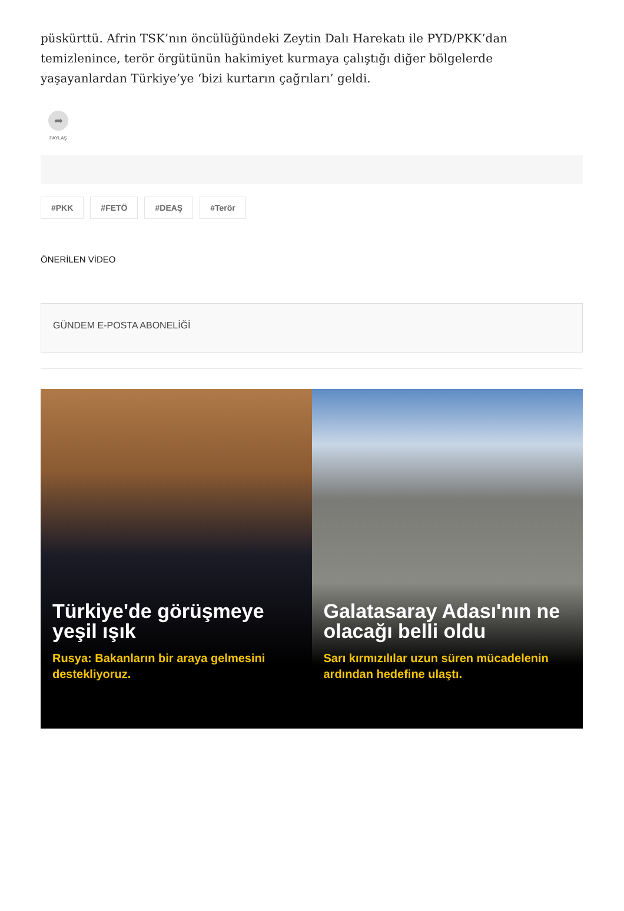püskürttü. Afrin TSK’nın öncülüğündeki Zeytin Dalı Harekatı ile PYD/PKK’dan temizlenince, terör örgütünün hakimiyet kurmaya çalıştığı diğer bölgelerde yaşayanlardan Türkiye’ye ‘bizi kurtarın çağrıları’ geldi.
➦
PAYLAŞ
#PKK #FETÖ #DEAŞ #Terör
ÖNERİLEN VİDEO
GÜNDEM E-POSTA ABONELİĞİ
Türkiye'de görüşmeye yeşil ışık
Rusya: Bakanların bir araya gelmesini destekliyoruz.
Galatasaray Adası'nın ne olacağı belli oldu
Sarı kırmızılılar uzun süren mücadelenin ardından hedefine ulaştı.